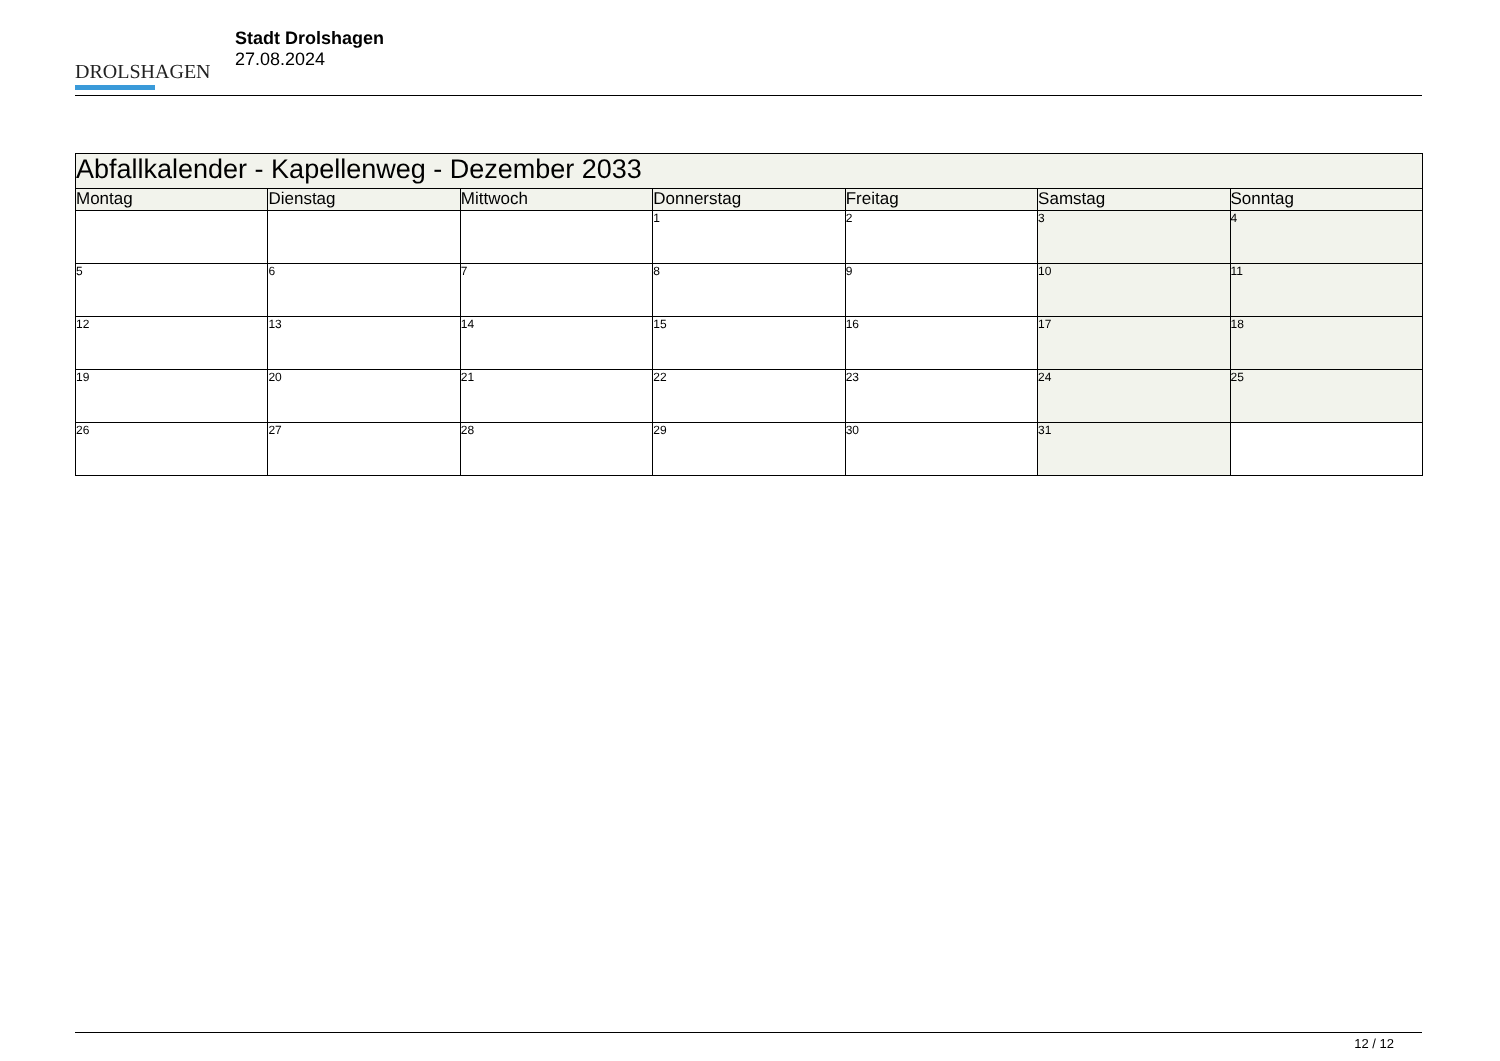DROLSHAGEN
Stadt Drolshagen
27.08.2024
| Abfallkalender - Kapellenweg - Dezember 2033 | | | | | | |
| --- | --- | --- | --- | --- | --- | --- |
| Montag | Dienstag | Mittwoch | Donnerstag | Freitag | Samstag | Sonntag |
| | | | 1 | 2 | 3 | 4 |
| 5 | 6 | 7 | 8 | 9 | 10 | 11 |
| 12 | 13 | 14 | 15 | 16 | 17 | 18 |
| 19 | 20 | 21 | 22 | 23 | 24 | 25 |
| 26 | 27 | 28 | 29 | 30 | 31 | |
12 / 12